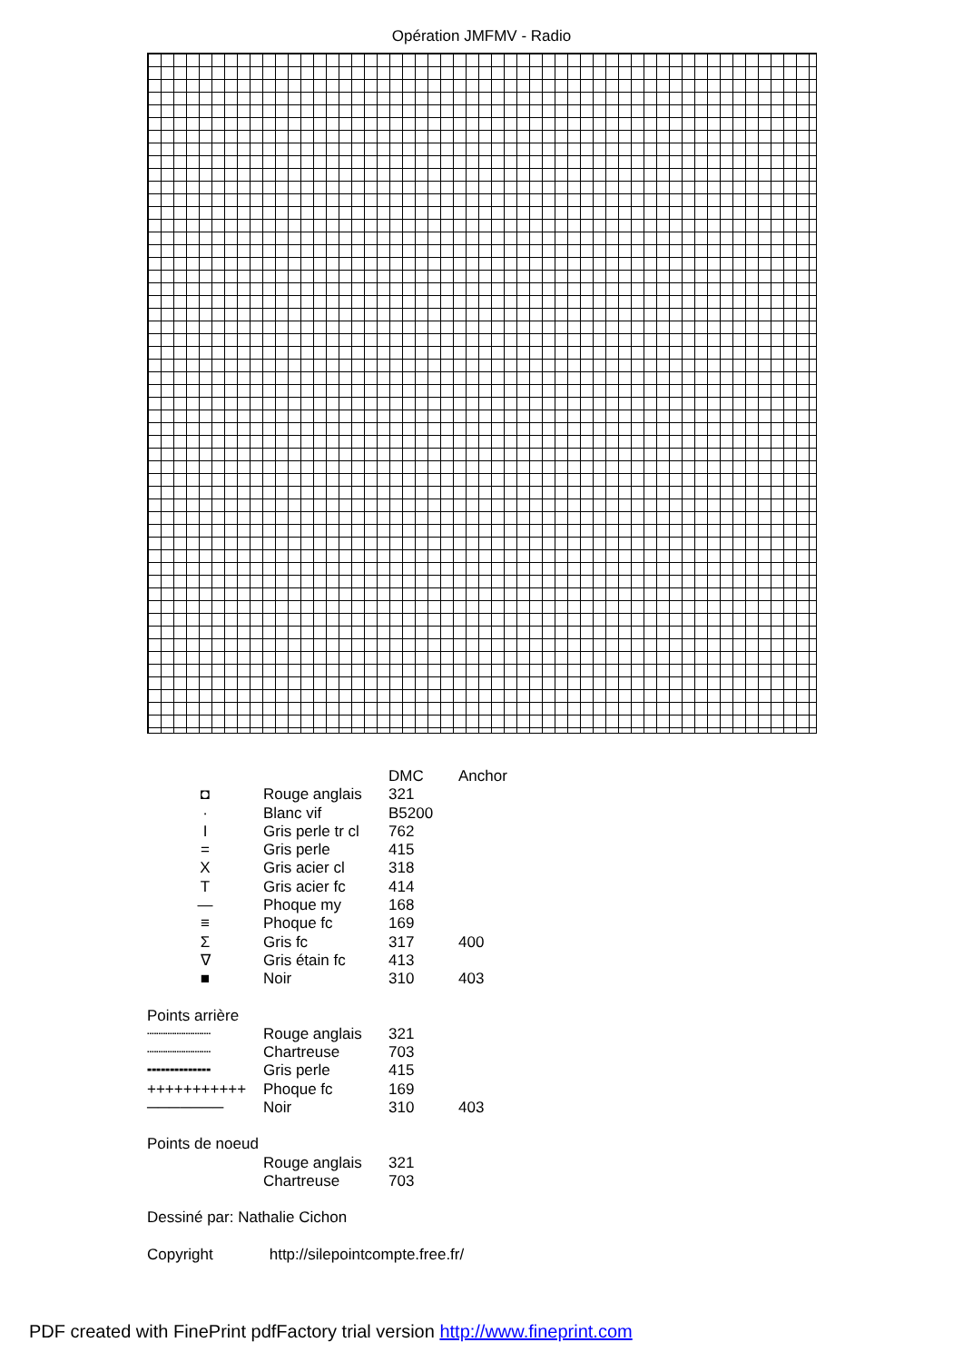Opération JMFMV - Radio
| | | DMC | Anchor |
| ◘ | Rouge anglais | 321 | |
| · | Blanc vif | B5200 | |
| I | Gris perle tr cl | 762 | |
| = | Gris perle | 415 | |
| X | Gris acier cl | 318 | |
| T | Gris acier fc | 414 | |
| — | Phoque my | 168 | |
| ≡ | Phoque fc | 169 | |
| Σ | Gris fc | 317 | 400 |
| ∇ | Gris étain fc | 413 | |
| ■ | Noir | 310 | 403 |
Points arrière
| ┈┈┈┈┈┈┈ | Rouge anglais | 321 | |
| ┈┈┈┈┈┈┈ | Chartreuse | 703 | |
| ╍╍╍╍╍╍╍ | Gris perle | 415 | |
| +++++++++++ | Phoque fc | 169 | |
| ─────── | Noir | 310 | 403 |
Points de noeud
| | Rouge anglais | 321 |
| | Chartreuse | 703 |
Dessiné par: Nathalie Cichon
Copyright http://silepointcompte.free.fr/
PDF created with FinePrint pdfFactory trial version http://www.fineprint.com